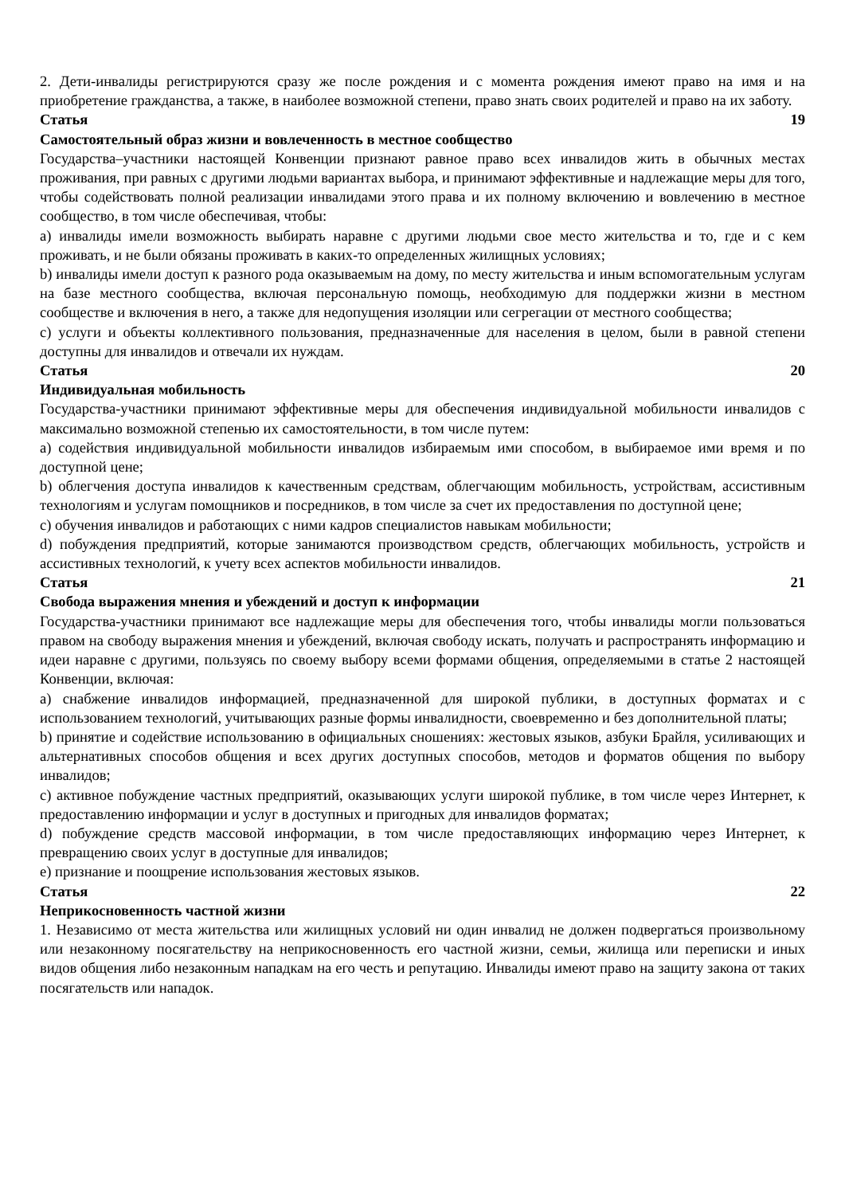2. Дети-инвалиды регистрируются сразу же после рождения и с момента рождения имеют право на имя и на приобретение гражданства, а также, в наиболее возможной степени, право знать своих родителей и право на их заботу.
Статья 19
Самостоятельный образ жизни и вовлеченность в местное сообщество
Государства–участники настоящей Конвенции признают равное право всех инвалидов жить в обычных местах проживания, при равных с другими людьми вариантах выбора, и принимают эффективные и надлежащие меры для того, чтобы содействовать полной реализации инвалидами этого права и их полному включению и вовлечению в местное сообщество, в том числе обеспечивая, чтобы:
a) инвалиды имели возможность выбирать наравне с другими людьми свое место жительства и то, где и с кем проживать, и не были обязаны проживать в каких-то определенных жилищных условиях;
b) инвалиды имели доступ к разного рода оказываемым на дому, по месту жительства и иным вспомогательным услугам на базе местного сообщества, включая персональную помощь, необходимую для поддержки жизни в местном сообществе и включения в него, а также для недопущения изоляции или сегрегации от местного сообщества;
c) услуги и объекты коллективного пользования, предназначенные для населения в целом, были в равной степени доступны для инвалидов и отвечали их нуждам.
Статья 20
Индивидуальная мобильность
Государства-участники принимают эффективные меры для обеспечения индивидуальной мобильности инвалидов с максимально возможной степенью их самостоятельности, в том числе путем:
a) содействия индивидуальной мобильности инвалидов избираемым ими способом, в выбираемое ими время и по доступной цене;
b) облегчения доступа инвалидов к качественным средствам, облегчающим мобильность, устройствам, ассистивным технологиям и услугам помощников и посредников, в том числе за счет их предоставления по доступной цене;
c) обучения инвалидов и работающих с ними кадров специалистов навыкам мобильности;
d) побуждения предприятий, которые занимаются производством средств, облегчающих мобильность, устройств и ассистивных технологий, к учету всех аспектов мобильности инвалидов.
Статья 21
Свобода выражения мнения и убеждений и доступ к информации
Государства-участники принимают все надлежащие меры для обеспечения того, чтобы инвалиды могли пользоваться правом на свободу выражения мнения и убеждений, включая свободу искать, получать и распространять информацию и идеи наравне с другими, пользуясь по своему выбору всеми формами общения, определяемыми в статье 2 настоящей Конвенции, включая:
a) снабжение инвалидов информацией, предназначенной для широкой публики, в доступных форматах и с использованием технологий, учитывающих разные формы инвалидности, своевременно и без дополнительной платы;
b) принятие и содействие использованию в официальных сношениях: жестовых языков, азбуки Брайля, усиливающих и альтернативных способов общения и всех других доступных способов, методов и форматов общения по выбору инвалидов;
c) активное побуждение частных предприятий, оказывающих услуги широкой публике, в том числе через Интернет, к предоставлению информации и услуг в доступных и пригодных для инвалидов форматах;
d) побуждение средств массовой информации, в том числе предоставляющих информацию через Интернет, к превращению своих услуг в доступные для инвалидов;
e) признание и поощрение использования жестовых языков.
Статья 22
Неприкосновенность частной жизни
1. Независимо от места жительства или жилищных условий ни один инвалид не должен подвергаться произвольному или незаконному посягательству на неприкосновенность его частной жизни, семьи, жилища или переписки и иных видов общения либо незаконным нападкам на его честь и репутацию. Инвалиды имеют право на защиту закона от таких посягательств или нападок.